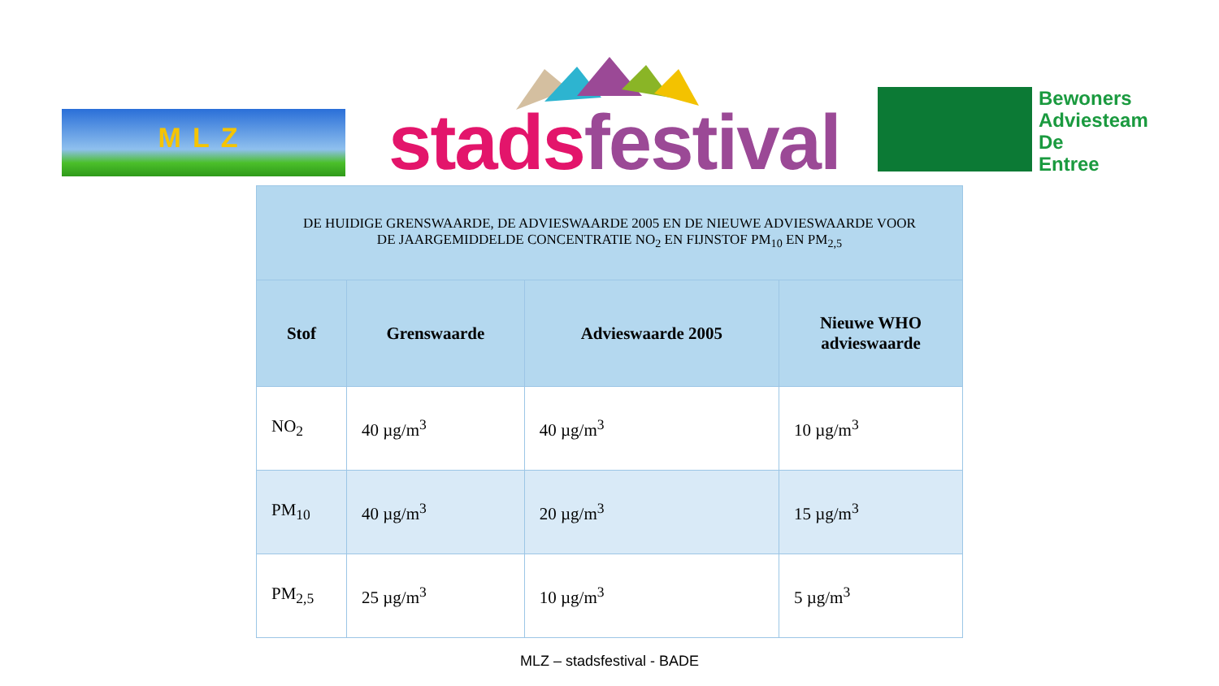MLZ stads festival
Bewoners
Adviesteam
De
Entree
| DE HUIDIGE GRENSWAARDE, DE ADVIESWAARDE 2005 EN DE NIEUWE ADVIESWAARDE VOOR DE JAARGEMIDDELDE CONCENTRATIE NO<sub>2</sub> EN FIJNSTOF PM<sub>10</sub> EN PM<sub>2,5</sub> | | | |
| --- | --- | --- | --- |
| Stof | Grenswaarde | Advieswaarde 2005 | Nieuwe WHO advieswaarde |
| NO<sub>2</sub> | 40 µg/m<sup>3</sup> | 40 µg/m<sup>3</sup> | 10 µg/m<sup>3</sup> |
| PM<sub>10</sub> | 40 µg/m<sup>3</sup> | 20 µg/m<sup>3</sup> | 15 µg/m<sup>3</sup> |
| PM<sub>2,5</sub> | 25 µg/m<sup>3</sup> | 10 µg/m<sup>3</sup> | 5 µg/m<sup>3</sup> |
MLZ – stadsfestival - BADE